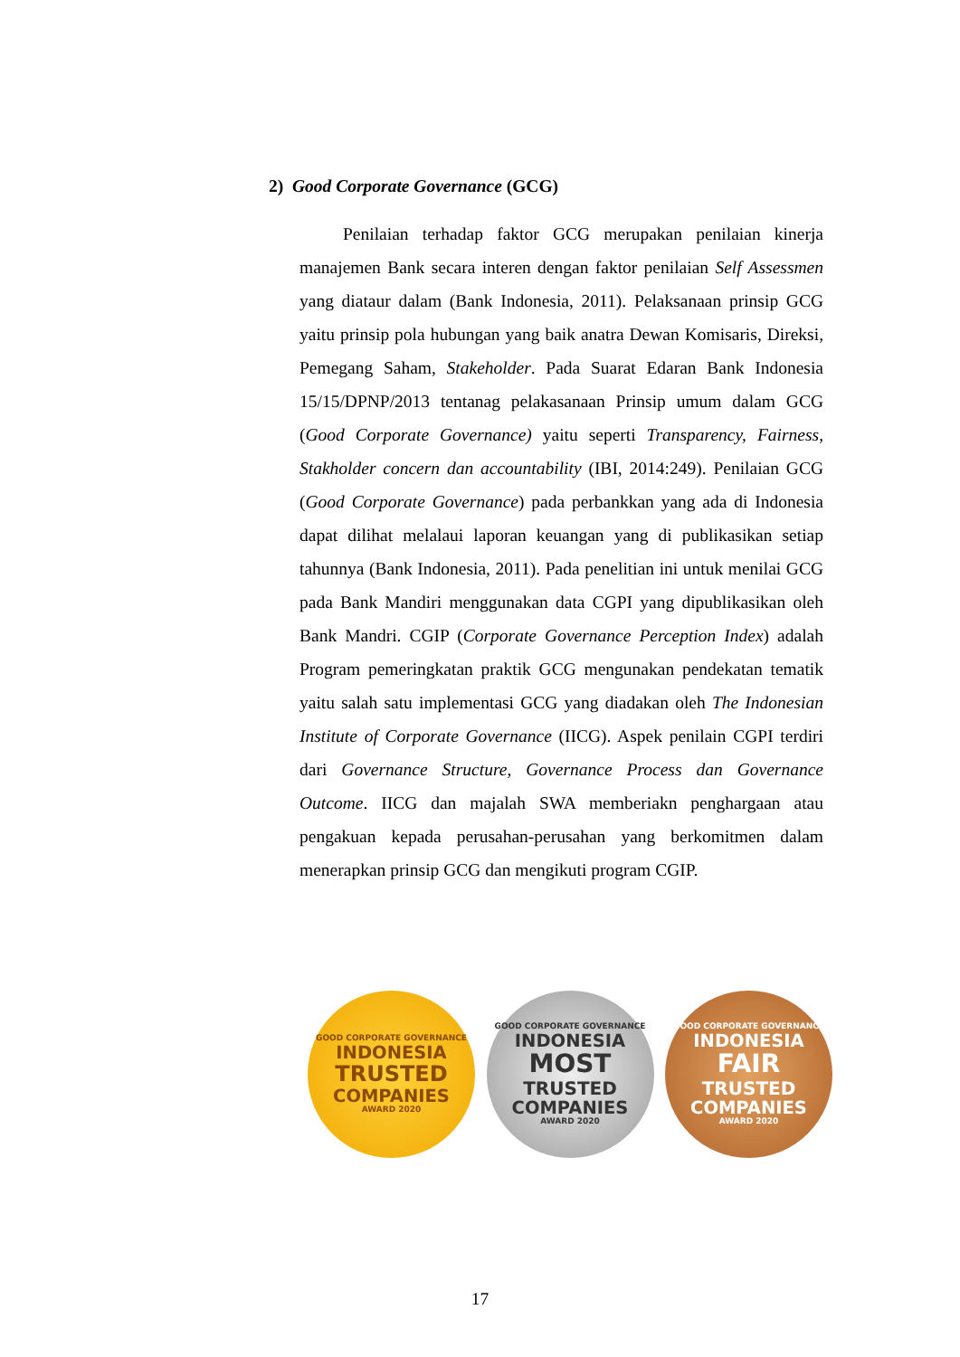2) Good Corporate Governance (GCG)
Penilaian terhadap faktor GCG merupakan penilaian kinerja manajemen Bank secara interen dengan faktor penilaian Self Assessmen yang diataur dalam (Bank Indonesia, 2011). Pelaksanaan prinsip GCG yaitu prinsip pola hubungan yang baik anatra Dewan Komisaris, Direksi, Pemegang Saham, Stakeholder. Pada Suarat Edaran Bank Indonesia 15/15/DPNP/2013 tentanag pelakasanaan Prinsip umum dalam GCG (Good Corporate Governance) yaitu seperti Transparency, Fairness, Stakholder concern dan accountability (IBI, 2014:249). Penilaian GCG (Good Corporate Governance) pada perbankkan yang ada di Indonesia dapat dilihat melalaui laporan keuangan yang di publikasikan setiap tahunnya (Bank Indonesia, 2011). Pada penelitian ini untuk menilai GCG pada Bank Mandiri menggunakan data CGPI yang dipublikasikan oleh Bank Mandri. CGIP (Corporate Governance Perception Index) adalah Program pemeringkatan praktik GCG mengunakan pendekatan tematik yaitu salah satu implementasi GCG yang diadakan oleh The Indonesian Institute of Corporate Governance (IICG). Aspek penilain CGPI terdiri dari Governance Structure, Governance Process dan Governance Outcome. IICG dan majalah SWA memberiakn penghargaan atau pengakuan kepada perusahan-perusahan yang berkomitmen dalam menerapkan prinsip GCG dan mengikuti program CGIP.
GOOD CORPORATE GOVERNANCE
INDONESIA
TRUSTED
COMPANIES
AWARD 2020
GOOD CORPORATE GOVERNANCE
INDONESIA
MOST
TRUSTED
COMPANIES
AWARD 2020
GOOD CORPORATE GOVERNANCE
INDONESIA
FAIR
TRUSTED
COMPANIES
AWARD 2020
17